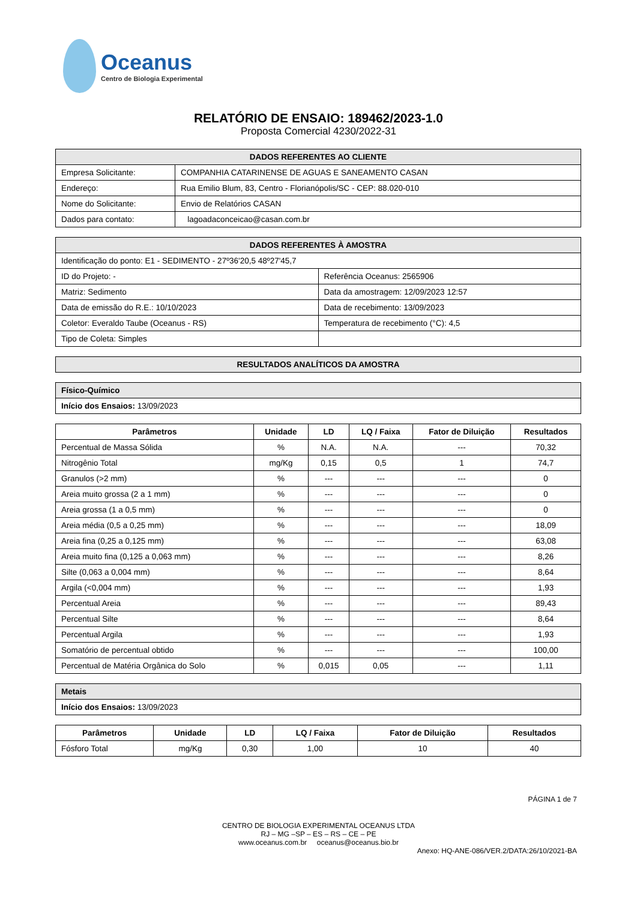Oceanus
Centro de Biologia Experimental
RELATÓRIO DE ENSAIO: 189462/2023-1.0
Proposta Comercial 4230/2022-31
| DADOS REFERENTES AO CLIENTE | |
| Empresa Solicitante: | COMPANHIA CATARINENSE DE AGUAS E SANEAMENTO CASAN |
| Endereço: | Rua Emilio Blum, 83, Centro - Florianópolis/SC - CEP: 88.020-010 |
| Nome do Solicitante: | Envio de Relatórios CASAN |
| Dados para contato: | lagoadaconceicao@casan.com.br |
| DADOS REFERENTES À AMOSTRA | |
| Identificação do ponto: E1 - SEDIMENTO - 27º36'20,5 48º27'45,7 | |
| ID do Projeto: - | Referência Oceanus: 2565906 |
| Matriz: Sedimento | Data da amostragem: 12/09/2023 12:57 |
| Data de emissão do R.E.: 10/10/2023 | Data de recebimento: 13/09/2023 |
| Coletor: Everaldo Taube (Oceanus - RS) | Temperatura de recebimento (°C): 4,5 |
| Tipo de Coleta: Simples | |
| RESULTADOS ANALÍTICOS DA AMOSTRA |
| Físico-Químico |
| Início dos Ensaios: 13/09/2023 |
| Parâmetros | Unidade | LD | LQ / Faixa | Fator de Diluição | Resultados |
| --- | --- | --- | --- | --- | --- |
| Percentual de Massa Sólida | % | N.A. | N.A. | --- | 70,32 |
| Nitrogênio Total | mg/Kg | 0,15 | 0,5 | 1 | 74,7 |
| Granulos (>2 mm) | % | --- | --- | --- | 0 |
| Areia muito grossa (2 a 1 mm) | % | --- | --- | --- | 0 |
| Areia grossa (1 a 0,5 mm) | % | --- | --- | --- | 0 |
| Areia média (0,5 a 0,25 mm) | % | --- | --- | --- | 18,09 |
| Areia fina (0,25 a 0,125 mm) | % | --- | --- | --- | 63,08 |
| Areia muito fina (0,125 a 0,063 mm) | % | --- | --- | --- | 8,26 |
| Silte (0,063 a 0,004 mm) | % | --- | --- | --- | 8,64 |
| Argila (<0,004 mm) | % | --- | --- | --- | 1,93 |
| Percentual Areia | % | --- | --- | --- | 89,43 |
| Percentual Silte | % | --- | --- | --- | 8,64 |
| Percentual Argila | % | --- | --- | --- | 1,93 |
| Somatório de percentual obtido | % | --- | --- | --- | 100,00 |
| Percentual de Matéria Orgânica do Solo | % | 0,015 | 0,05 | --- | 1,11 |
| Metais |
| Início dos Ensaios: 13/09/2023 |
| Parâmetros | Unidade | LD | LQ / Faixa | Fator de Diluição | Resultados |
| --- | --- | --- | --- | --- | --- |
| Fósforo Total | mg/Kg | 0,30 | 1,00 | 10 | 40 |
PÁGINA 1 de 7
CENTRO DE BIOLOGIA EXPERIMENTAL OCEANUS LTDA
RJ – MG –SP – ES – RS – CE – PE
www.oceanus.com.br oceanus@oceanus.bio.br
Anexo: HQ-ANE-086/VER.2/DATA:26/10/2021-BA